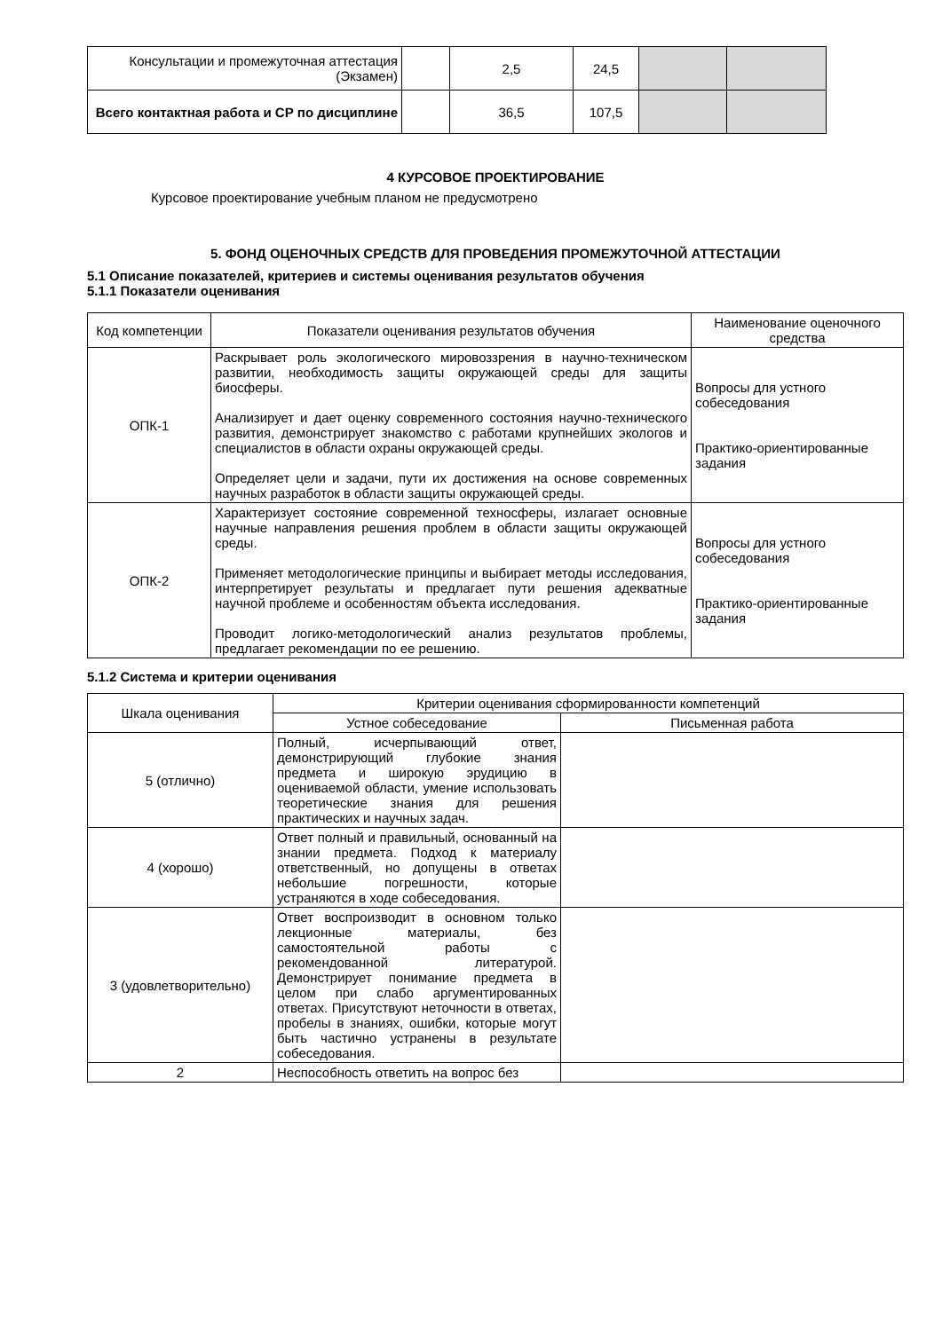| Консультации и промежуточная аттестация (Экзамен) | | 2,5 | 24,5 | | |
| Всего контактная работа и СР по дисциплине | | 36,5 | 107,5 | | |
4 КУРСОВОЕ ПРОЕКТИРОВАНИЕ
Курсовое проектирование учебным планом не предусмотрено
5. ФОНД ОЦЕНОЧНЫХ СРЕДСТВ ДЛЯ ПРОВЕДЕНИЯ ПРОМЕЖУТОЧНОЙ АТТЕСТАЦИИ
5.1 Описание показателей, критериев и системы оценивания результатов обучения
5.1.1 Показатели оценивания
| Код компетенции | Показатели оценивания результатов обучения | Наименование оценочного средства |
| ОПК-1 | Раскрывает роль экологического мировоззрения в научно-техническом развитии, необходимость защиты окружающей среды для защиты биосферы. Анализирует и дает оценку современного состояния научно-технического развития, демонстрирует знакомство с работами крупнейших экологов и специалистов в области охраны окружающей среды. Определяет цели и задачи, пути их достижения на основе современных научных разработок в области защиты окружающей среды. | Вопросы для устного собеседования Практико-ориентированные задания |
| ОПК-2 | Характеризует состояние современной техносферы, излагает основные научные направления решения проблем в области защиты окружающей среды. Применяет методологические принципы и выбирает методы исследования, интерпретирует результаты и предлагает пути решения адекватные научной проблеме и особенностям объекта исследования. Проводит логико-методологический анализ результатов проблемы, предлагает рекомендации по ее решению. | Вопросы для устного собеседования Практико-ориентированные задания |
5.1.2 Система и критерии оценивания
| Шкала оценивания | Критерии оценивания сформированности компетенций | |
| | Устное собеседование | Письменная работа |
| 5 (отлично) | Полный, исчерпывающий ответ, демонстрирующий глубокие знания предмета и широкую эрудицию в оцениваемой области, умение использовать теоретические знания для решения практических и научных задач. | |
| 4 (хорошо) | Ответ полный и правильный, основанный на знании предмета. Подход к материалу ответственный, но допущены в ответах небольшие погрешности, которые устраняются в ходе собеседования. | |
| 3 (удовлетворительно) | Ответ воспроизводит в основном только лекционные материалы, без самостоятельной работы с рекомендованной литературой. Демонстрирует понимание предмета в целом при слабо аргументированных ответах. Присутствуют неточности в ответах, пробелы в знаниях, ошибки, которые могут быть частично устранены в результате собеседования. | |
| 2 | Неспособность ответить на вопрос без | |